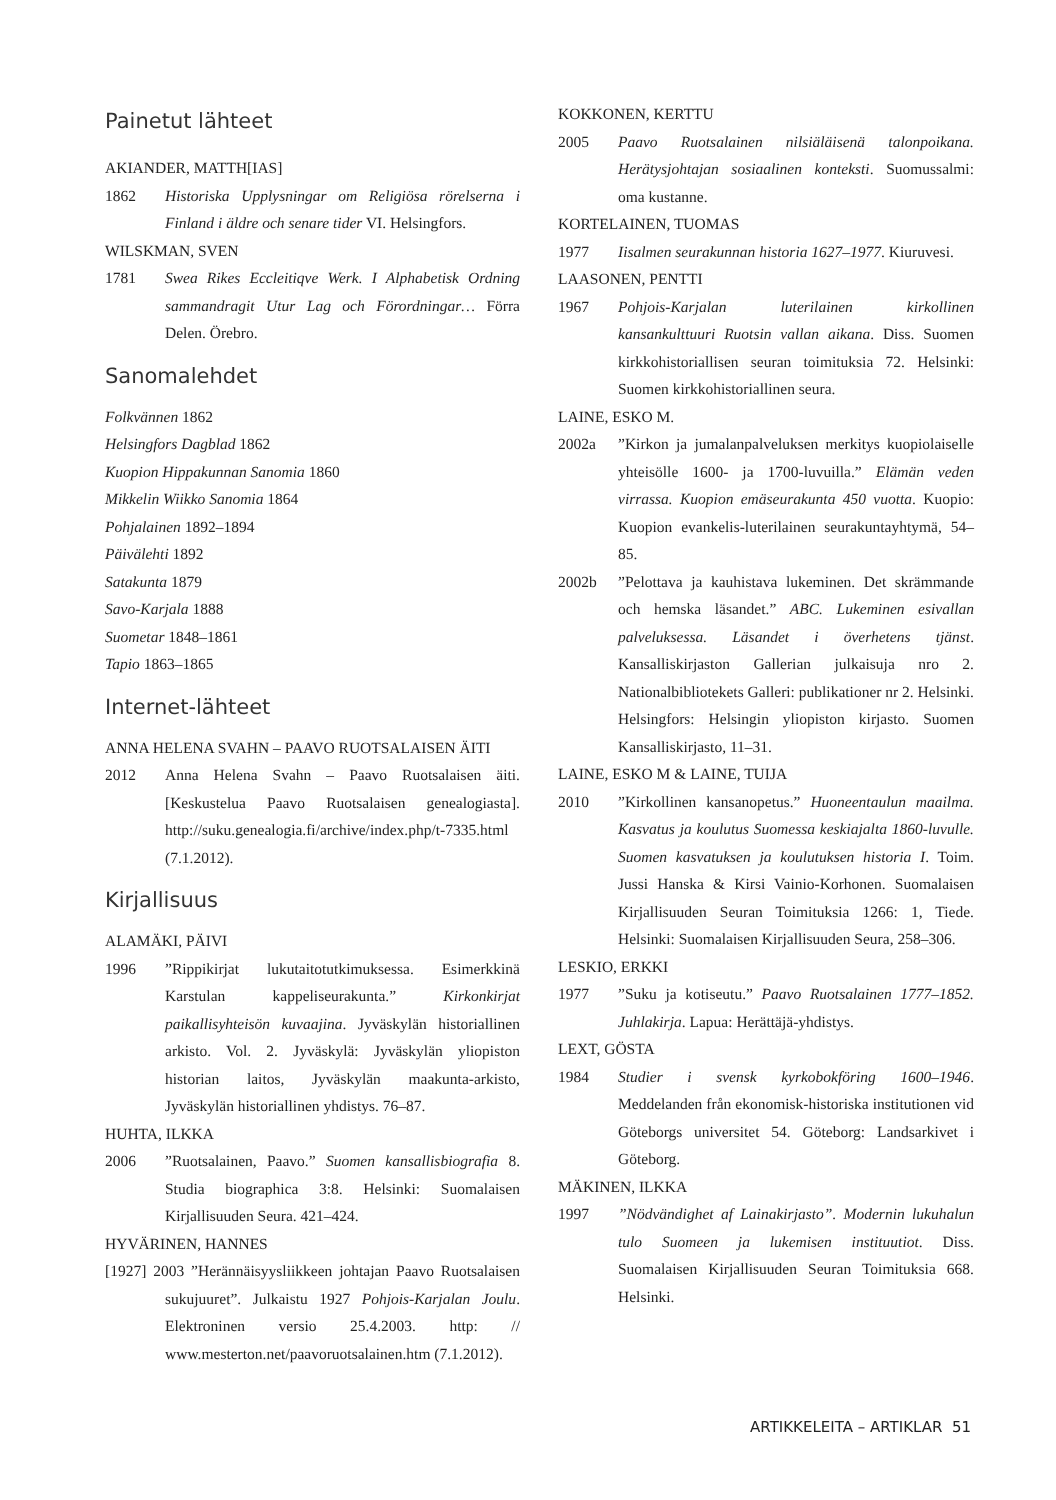Painetut lähteet
AKIANDER, MATTH[IAS]
1862 Historiska Upplysningar om Religiösa rörelserna i Finland i äldre och senare tider VI. Helsingfors.
WILSKMAN, SVEN
1781 Swea Rikes Eccleitiqve Werk. I Alphabetisk Ordning sammandragit Utur Lag och Förordningar… Förra Delen. Örebro.
Sanomalehdet
Folkvännen 1862
Helsingfors Dagblad 1862
Kuopion Hippakunnan Sanomia 1860
Mikkelin Wiikko Sanomia 1864
Pohjalainen 1892–1894
Päivälehti 1892
Satakunta 1879
Savo-Karjala 1888
Suometar 1848–1861
Tapio 1863–1865
Internet-lähteet
ANNA HELENA SVAHN – PAAVO RUOTSALAISEN ÄITI
2012 Anna Helena Svahn – Paavo Ruotsalaisen äiti. [Keskustelua Paavo Ruotsalaisen genealogiasta]. http://suku.genealogia.fi/archive/index.php/t-7335.html (7.1.2012).
Kirjallisuus
ALAMÄKI, PÄIVI
1996”Rippikirjat lukutaitotutkimuksessa. Esimerkkinä Karstulan kappeliseurakunta.” Kirkonkirjat paikallisyhteisön kuvaajina. Jyväskylän historiallinen arkisto. Vol. 2. Jyväskylä: Jyväskylän yliopiston historian laitos, Jyväskylän maakunta-arkisto, Jyväskylän historiallinen yhdistys. 76–87.
HUHTA, ILKKA
2006”Ruotsalainen, Paavo.” Suomen kansallisbiografia 8. Studia biographica 3:8. Helsinki: Suomalaisen Kirjallisuuden Seura. 421–424.
HYVÄRINEN, HANNES
[1927] 2003 ”Herännäisyysliikkeen johtajan Paavo Ruotsalaisen sukujuuret”. Julkaistu 1927 Pohjois-Karjalan Joulu. Elektroninen versio 25.4.2003. http: // www.mesterton.net/paavoruotsalainen.htm (7.1.2012).
KOKKONEN, KERTTU
2005 Paavo Ruotsalainen nilsiäläisenä talonpoikana. Herätysjohtajan sosiaalinen konteksti. Suomussalmi: oma kustanne.
KORTELAINEN, TUOMAS
1977 Iisalmen seurakunnan historia 1627–1977. Kiuruvesi.
LAASONEN, PENTTI
1967 Pohjois-Karjalan luterilainen kirkollinen kansankulttuuri Ruotsin vallan aikana. Diss. Suomen kirkkohistoriallisen seuran toimituksia 72. Helsinki: Suomen kirkkohistoriallinen seura.
LAINE, ESKO M.
2002a”Kirkon ja jumalanpalveluksen merkitys kuopiolaiselle yhteisölle 1600- ja 1700-luvuilla.” Elämän veden virrassa. Kuopion emäseurakunta 450 vuotta. Kuopio: Kuopion evankelis-luterilainen seurakuntayhtymä, 54–85.
2002b”Pelottava ja kauhistava lukeminen. Det skrämmande och hemska läsandet.” ABC. Lukeminen esivallan palveluksessa. Läsandet i överhetens tjänst. Kansalliskirjaston Gallerian julkaisuja nro 2. Nationalbibliotekets Galleri: publikationer nr 2. Helsinki. Helsingfors: Helsingin yliopiston kirjasto. Suomen Kansalliskirjasto, 11–31.
LAINE, ESKO M & LAINE, TUIJA
2010”Kirkollinen kansanopetus.” Huoneentaulun maailma. Kasvatus ja koulutus Suomessa keskiajalta 1860-luvulle. Suomen kasvatuksen ja koulutuksen historia I. Toim. Jussi Hanska & Kirsi Vainio-Korhonen. Suomalaisen Kirjallisuuden Seuran Toimituksia 1266: 1, Tiede. Helsinki: Suomalaisen Kirjallisuuden Seura, 258–306.
LESKIO, ERKKI
1977”Suku ja kotiseutu.” Paavo Ruotsalainen 1777–1852. Juhlakirja. Lapua: Herättäjä-yhdistys.
LEXT, GÖSTA
1984 Studier i svensk kyrkobokföring 1600–1946. Meddelanden från ekonomisk-historiska institutionen vid Göteborgs universitet 54. Göteborg: Landsarkivet i Göteborg.
MÄKINEN, ILKKA
1997”Nödvändighet af Lainakirjasto”. Modernin lukuhalun tulo Suomeen ja lukemisen instituutiot. Diss. Suomalaisen Kirjallisuuden Seuran Toimituksia 668. Helsinki.
ARTIKKELEITA – ARTIKLAR 51